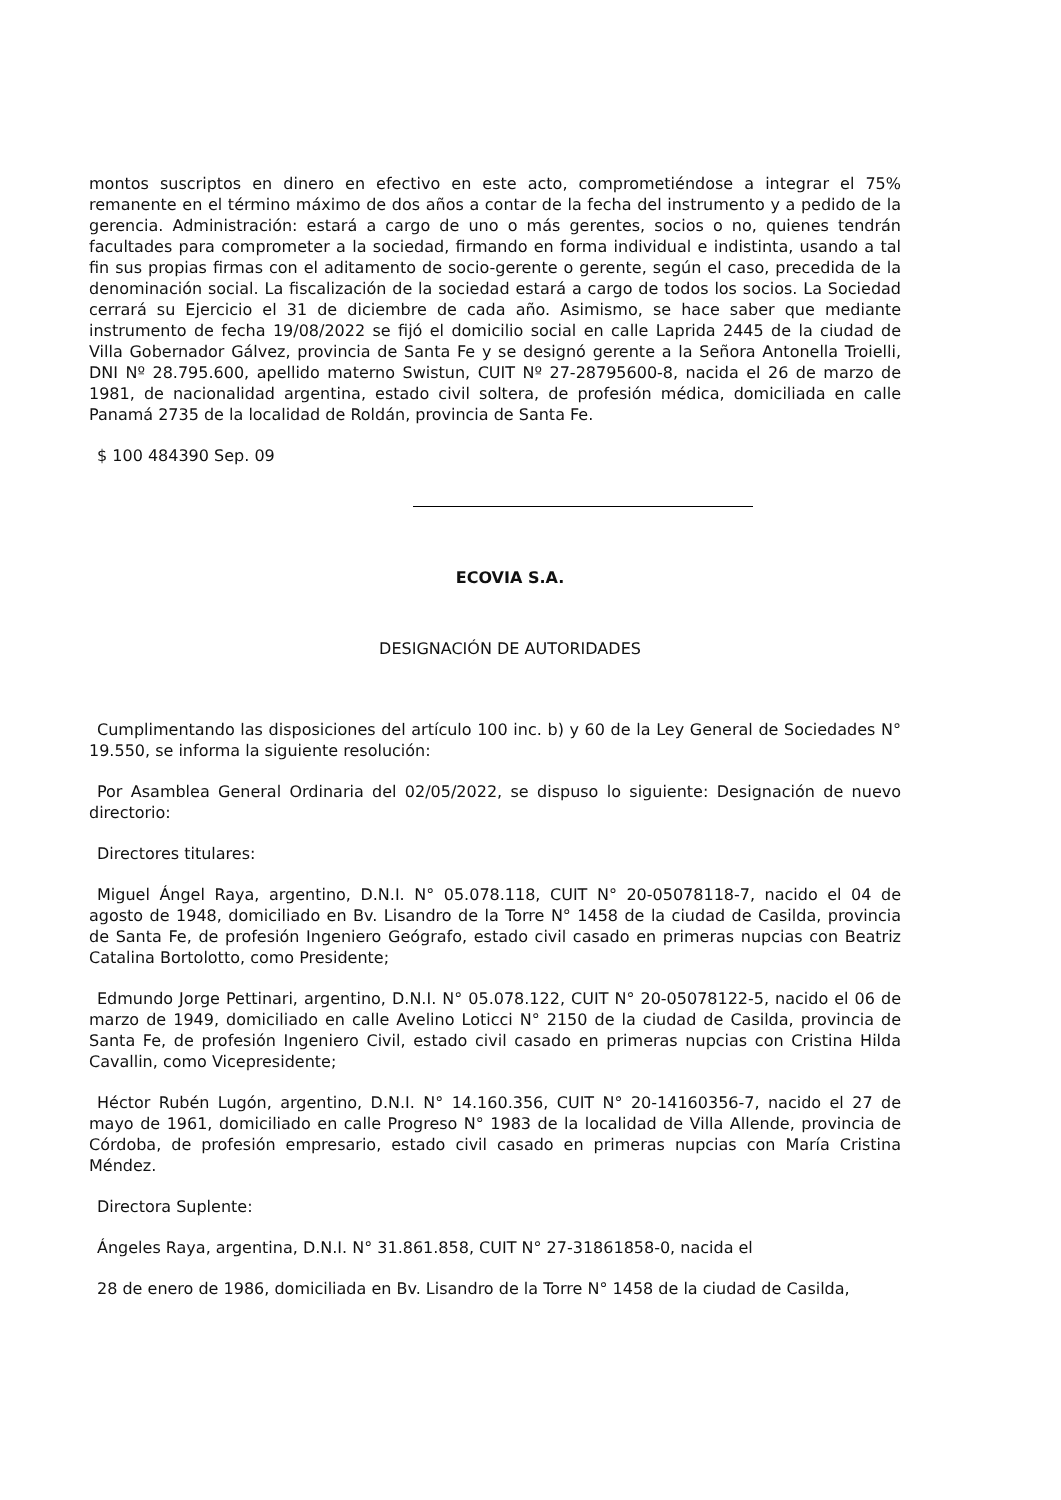montos suscriptos en dinero en efectivo en este acto, comprometiéndose a integrar el 75% remanente en el término máximo de dos años a contar de la fecha del instrumento y a pedido de la gerencia. Administración: estará a cargo de uno o más gerentes, socios o no, quienes tendrán facultades para comprometer a la sociedad, firmando en forma individual e indistinta, usando a tal fin sus propias firmas con el aditamento de socio-gerente o gerente, según el caso, precedida de la denominación social. La fiscalización de la sociedad estará a cargo de todos los socios. La Sociedad cerrará su Ejercicio el 31 de diciembre de cada año. Asimismo, se hace saber que mediante instrumento de fecha 19/08/2022 se fijó el domicilio social en calle Laprida 2445 de la ciudad de Villa Gobernador Gálvez, provincia de Santa Fe y se designó gerente a la Señora Antonella Troielli, DNI Nº 28.795.600, apellido materno Swistun, CUIT Nº 27-28795600-8, nacida el 26 de marzo de 1981, de nacionalidad argentina, estado civil soltera, de profesión médica, domiciliada en calle Panamá 2735 de la localidad de Roldán, provincia de Santa Fe.
$ 100 484390 Sep. 09
ECOVIA S.A.
DESIGNACIÓN DE AUTORIDADES
Cumplimentando las disposiciones del artículo 100 inc. b) y 60 de la Ley General de Sociedades N° 19.550, se informa la siguiente resolución:
Por Asamblea General Ordinaria del 02/05/2022, se dispuso lo siguiente: Designación de nuevo directorio:
Directores titulares:
Miguel Ángel Raya, argentino, D.N.I. N° 05.078.118, CUIT N° 20-05078118-7, nacido el 04 de agosto de 1948, domiciliado en Bv. Lisandro de la Torre N° 1458 de la ciudad de Casilda, provincia de Santa Fe, de profesión Ingeniero Geógrafo, estado civil casado en primeras nupcias con Beatriz Catalina Bortolotto, como Presidente;
Edmundo Jorge Pettinari, argentino, D.N.I. N° 05.078.122, CUIT N° 20-05078122-5, nacido el 06 de marzo de 1949, domiciliado en calle Avelino Loticci N° 2150 de la ciudad de Casilda, provincia de Santa Fe, de profesión Ingeniero Civil, estado civil casado en primeras nupcias con Cristina Hilda Cavallin, como Vicepresidente;
Héctor Rubén Lugón, argentino, D.N.I. N° 14.160.356, CUIT N° 20-14160356-7, nacido el 27 de mayo de 1961, domiciliado en calle Progreso N° 1983 de la localidad de Villa Allende, provincia de Córdoba, de profesión empresario, estado civil casado en primeras nupcias con María Cristina Méndez.
Directora Suplente:
Ángeles Raya, argentina, D.N.I. N° 31.861.858, CUIT N° 27-31861858-0, nacida el
28 de enero de 1986, domiciliada en Bv. Lisandro de la Torre N° 1458 de la ciudad de Casilda,